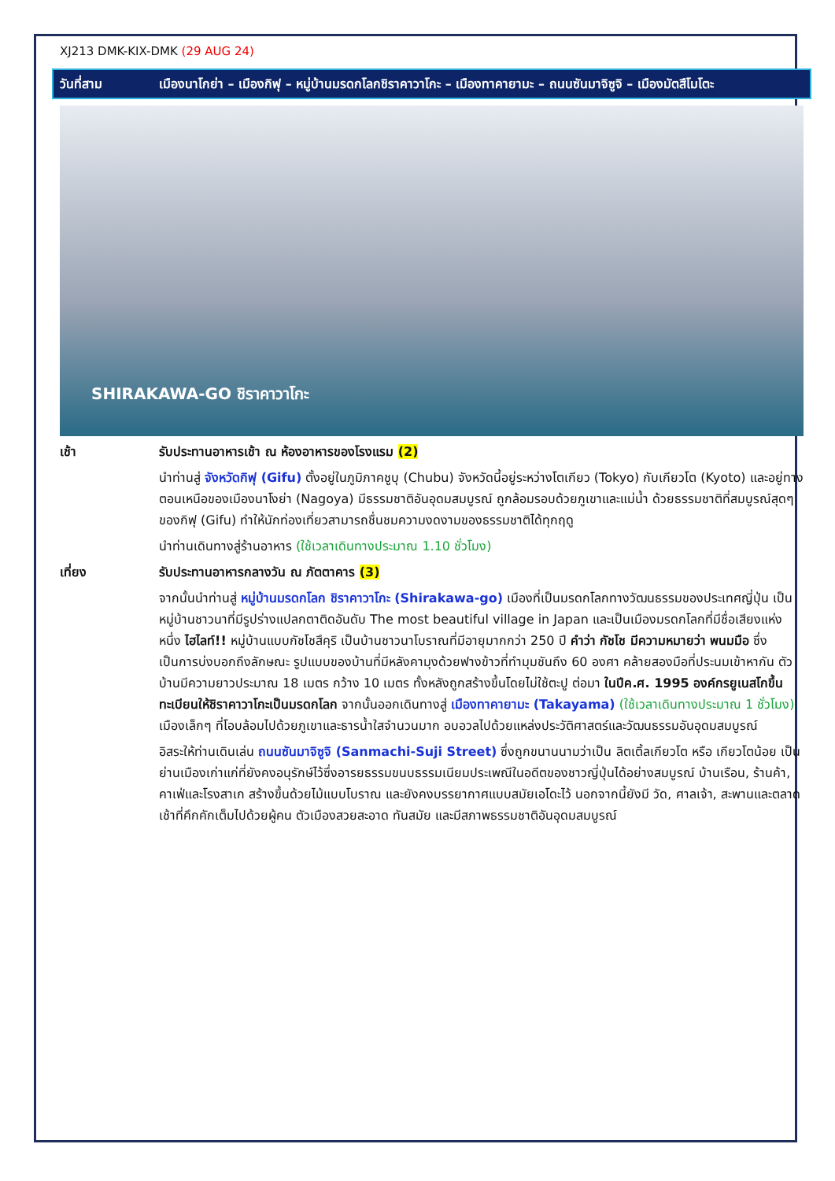XJ213 DMK-KIX-DMK (29 AUG 24)
วันที่สาม เมืองนาโกย่า – เมืองกิฟุ – หมู่บ้านมรดกโลกชิราคาวาโกะ – เมืองทาคายามะ – ถนนซันมาจิซูจิ – เมืองมัตสึโมโตะ
SHIRAKAWA-GO ชิราคาวาโกะ
เช้า รับประทานอาหารเช้า ณ ห้องอาหารของโรงแรม (2)
นำท่านสู่ จังหวัดกิฟุ (Gifu) ตั้งอยู่ในภูมิภาคชูบุ (Chubu) จังหวัดนี้อยู่ระหว่างโตเกียว (Tokyo) กับเกียวโต (Kyoto) และอยู่ทางตอนเหนือของเมืองนาโงย่า (Nagoya) มีธรรมชาติอันอุดมสมบูรณ์ ถูกล้อมรอบด้วยภูเขาและแม่น้ำ ด้วยธรรมชาติที่สมบูรณ์สุดๆ ของกิฟุ (Gifu) ทำให้นักท่องเที่ยวสามารถชื่นชมความงดงามของธรรมชาติได้ทุกฤดู
นำท่านเดินทางสู่ร้านอาหาร (ใช้เวลาเดินทางประมาณ 1.10 ชั่วโมง)
เที่ยง รับประทานอาหารกลางวัน ณ ภัตตาคาร (3)
จากนั้นนำท่านสู่ หมู่บ้านมรดกโลก ชิราคาวาโกะ (Shirakawa-go) เมืองที่เป็นมรดกโลกทางวัฒนธรรมของประเทศญี่ปุ่น เป็นหมู่บ้านชาวนาที่มีรูปร่างแปลกตาติดอันดับ The most beautiful village in Japan และเป็นเมืองมรดกโลกที่มีชื่อเสียงแห่งหนึ่ง ไฮไลท์!! หมู่บ้านแบบกัชโชสึคุริ เป็นบ้านชาวนาโบราณที่มีอายุมากกว่า 250 ปี คำว่า กัชโช มีความหมายว่า พนมมือ ซึ่งเป็นการบ่งบอกถึงลักษณะ รูปแบบของบ้านที่มีหลังคามุงด้วยฟางข้าวที่ทำมุมชันถึง 60 องศา คล้ายสองมือที่ประนมเข้าหากัน ตัวบ้านมีความยาวประมาณ 18 เมตร กว้าง 10 เมตร ทั้งหลังถูกสร้างขึ้นโดยไม่ใช้ตะปู ต่อมา ในปีค.ศ. 1995 องค์กรยูเนสโกขึ้นทะเบียนให้ชิราคาวาโกะเป็นมรดกโลก จากนั้นออกเดินทางสู่ เมืองทาคายามะ (Takayama) (ใช้เวลาเดินทางประมาณ 1 ชั่วโมง) เมืองเล็กๆ ที่โอบล้อมไปด้วยภูเขาและธารน้ำใสจำนวนมาก อบอวลไปด้วยแหล่งประวัติศาสตร์และวัฒนธรรมอันอุดมสมบูรณ์
อิสระให้ท่านเดินเล่น ถนนซันมาจิซูจิ (Sanmachi-Suji Street) ซึ่งถูกขนานนามว่าเป็น ลิตเติ้ลเกียวโต หรือ เกียวโตน้อย เป็นย่านเมืองเก่าแก่ที่ยังคงอนุรักษ์ไว้ซึ่งอารยธรรมขนบธรรมเนียมประเพณีในอดีตของชาวญี่ปุ่นได้อย่างสมบูรณ์ บ้านเรือน, ร้านค้า, คาเฟ่และโรงสาเก สร้างขึ้นด้วยไม้แบบโบราณ และยังคงบรรยากาศแบบสมัยเอโดะไว้ นอกจากนี้ยังมี วัด, ศาลเจ้า, สะพานและตลาดเช้าที่คึกคักเต็มไปด้วยผู้คน ตัวเมืองสวยสะอาด ทันสมัย และมีสภาพธรรมชาติอันอุดมสมบูรณ์